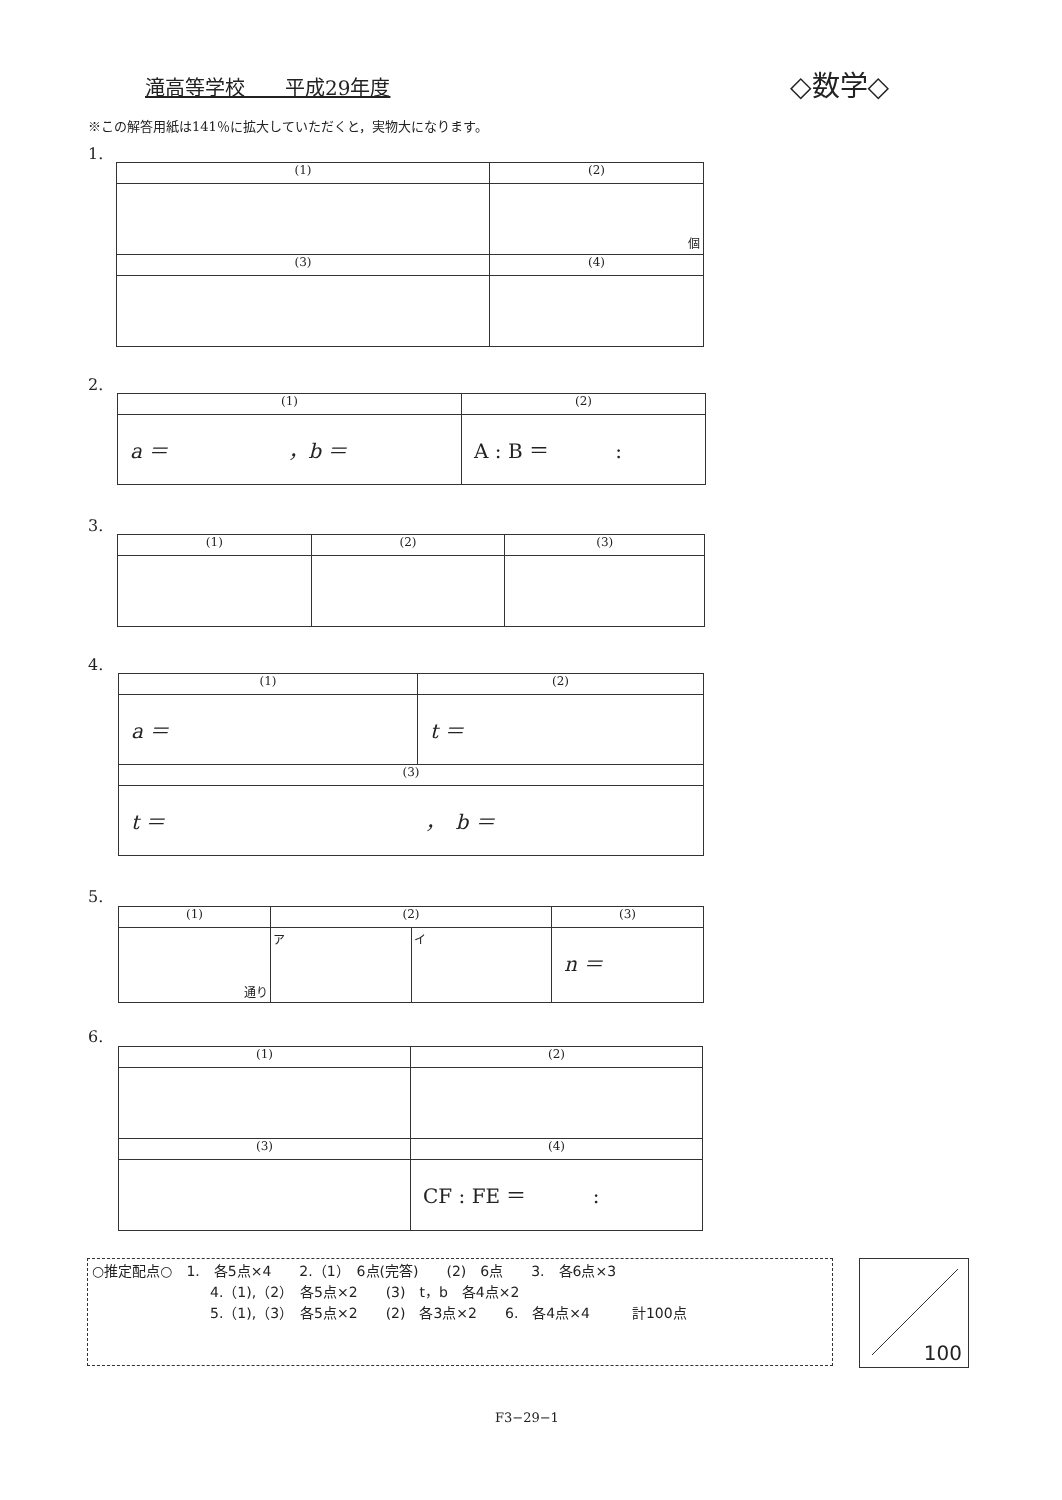滝高等学校　　平成29年度 ◇数学◇
※この解答用紙は141％に拡大していただくと，実物大になります。
1.
| (1) | (2) |
| | 個 |
| (3) | (4) |
2.
| (1) | (2) |
| a ＝ ， b ＝ | A : B ＝ : |
3.
| (1) | (2) | (3) |
4.
| (1) | (2) |
| a ＝ | t ＝ |
| (3) | |
| t ＝ ， b ＝ | |
5.
| (1) | (2) | | (3) |
| 通り | ア | イ | n ＝ |
6.
| (1) | (2) |
| (3) | (4) |
| | CF : FE ＝ : |
○推定配点○　1.　各5点×4　　2.（1）　6点(完答)　　(2)　6点　　3.　各6点×3
4.（1),（2）　各5点×2　　(3)　t，b　各4点×2
5.（1),（3）　各5点×2　　(2)　各3点×2　　6.　各4点×4　　　計100点
100
F3−29−1